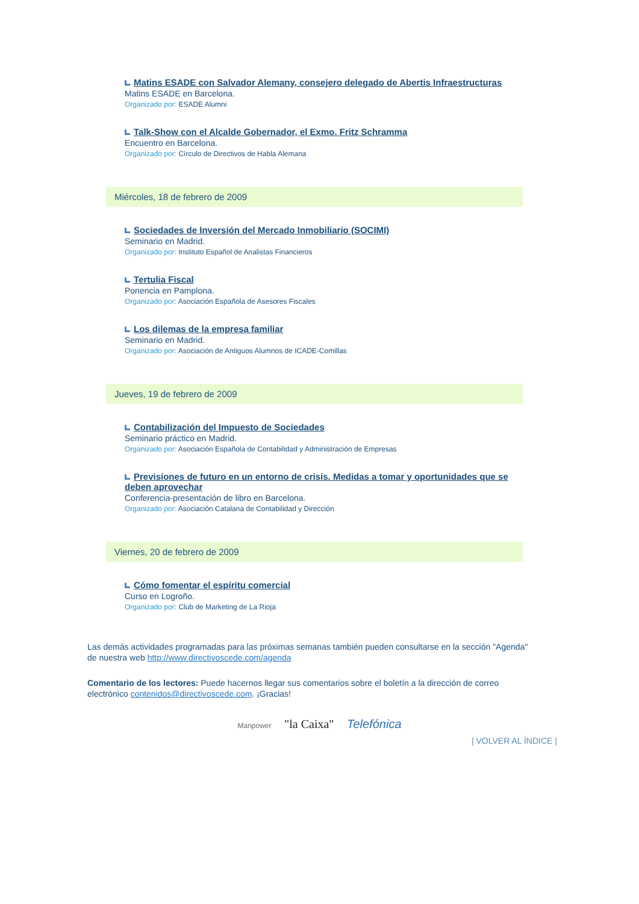Matins ESADE con Salvador Alemany, consejero delegado de Abertis Infraestructuras
Matins ESADE en Barcelona.
Organizado por: ESADE Alumni
Talk-Show con el Alcalde Gobernador, el Exmo. Fritz Schramma
Encuentro en Barcelona.
Organizado por: Círculo de Directivos de Habla Alemana
Miércoles, 18 de febrero de 2009
Sociedades de Inversión del Mercado Inmobiliario (SOCIMI)
Seminario en Madrid.
Organizado por: Instituto Español de Analistas Financieros
Tertulia Fiscal
Ponencia en Pamplona.
Organizado por: Asociación Española de Asesores Fiscales
Los dilemas de la empresa familiar
Seminario en Madrid.
Organizado por: Asociación de Antiguos Alumnos de ICADE-Comillas
Jueves, 19 de febrero de 2009
Contabilización del Impuesto de Sociedades
Seminario práctico en Madrid.
Organizado por: Asociación Española de Contabilidad y Administración de Empresas
Previsiones de futuro en un entorno de crisis. Medidas a tomar y oportunidades que se deben aprovechar
Conferencia-presentación de libro en Barcelona.
Organizado por: Asociación Catalana de Contabilidad y Dirección
Viernes, 20 de febrero de 2009
Cómo fomentar el espíritu comercial
Curso en Logroño.
Organizado por: Club de Marketing de La Rioja
Las demás actividades programadas para las próximas semanas también pueden consultarse en la sección "Agenda" de nuestra web http://www.directivoscede.com/agenda
Comentario de los lectores: Puede hacernos llegar sus comentarios sobre el boletín a la dirección de correo electrónico contenidos@directivoscede.com. ¡Gracias!
Manpower "la Caixa" Telefónica
| VOLVER AL ÍNDICE |